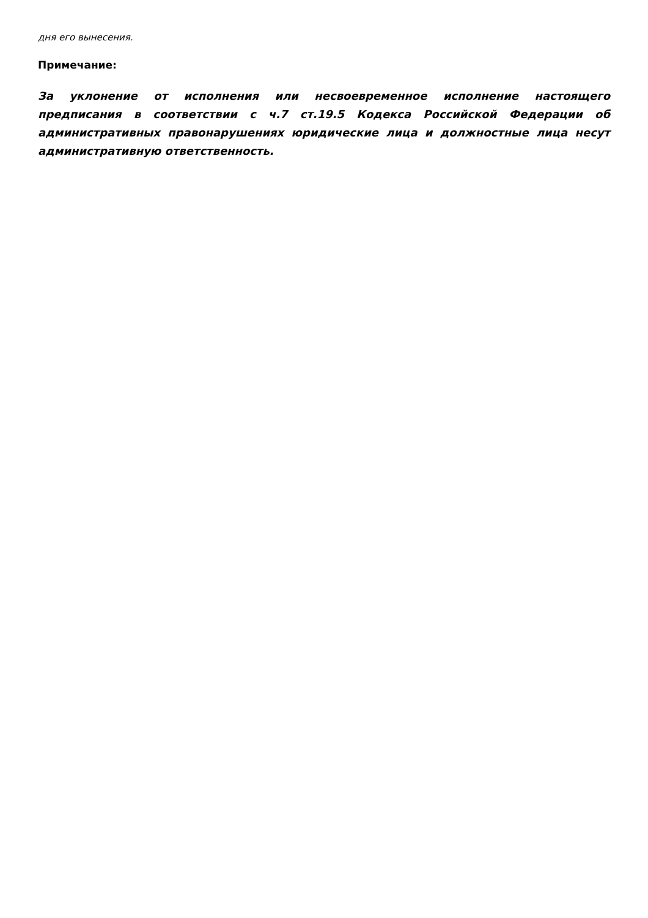дня его вынесения.
Примечание:
За уклонение от исполнения или несвоевременное исполнение настоящего предписания в соответствии с ч.7 ст.19.5 Кодекса Российской Федерации об административных правонарушениях юридические лица и должностные лица несут административную ответственность.